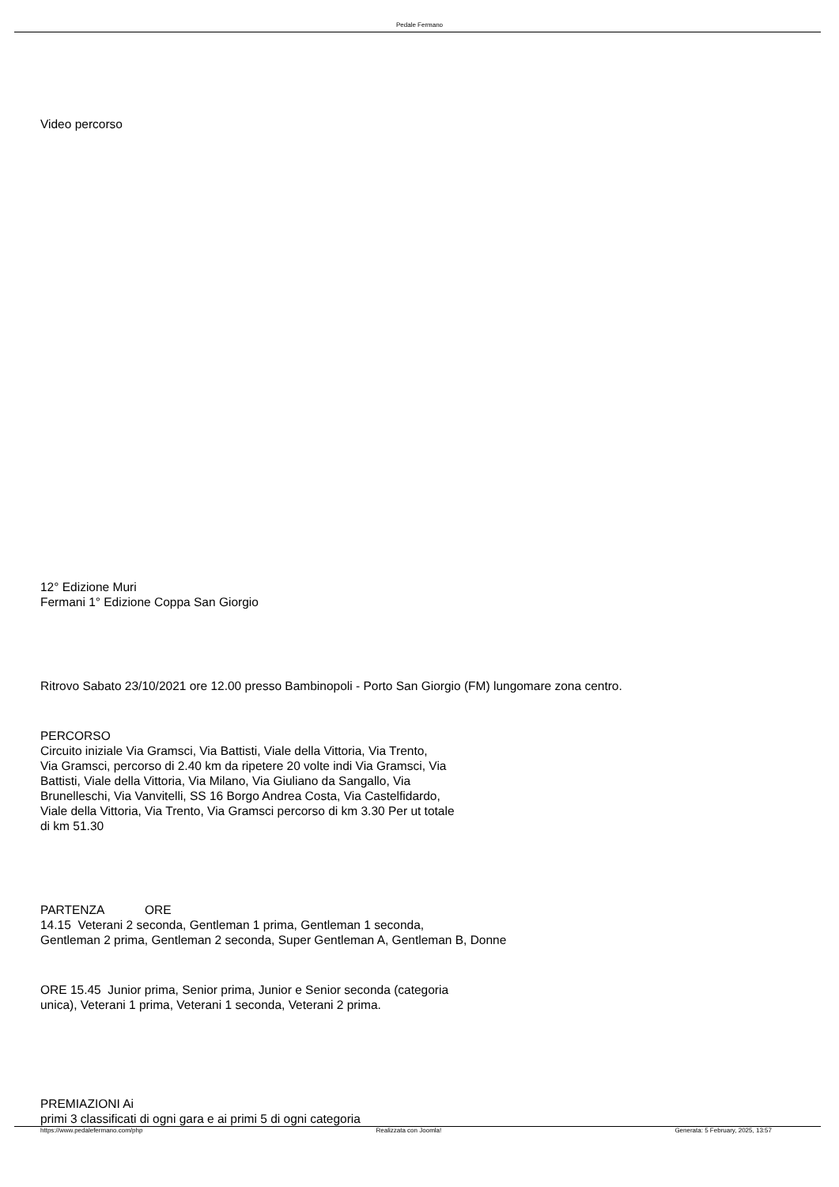Pedale Fermano
Video percorso
12° Edizione Muri
Fermani 1° Edizione Coppa San Giorgio
Ritrovo Sabato 23/10/2021 ore 12.00 presso Bambinopoli - Porto San Giorgio (FM) lungomare zona centro.
PERCORSO
Circuito iniziale Via Gramsci, Via Battisti, Viale della Vittoria, Via Trento,
Via Gramsci, percorso di 2.40 km da ripetere 20 volte indi Via Gramsci, Via
Battisti, Viale della Vittoria, Via Milano, Via Giuliano da Sangallo, Via
Brunelleschi, Via Vanvitelli, SS 16 Borgo Andrea Costa, Via Castelfidardo,
Viale della Vittoria, Via Trento, Via Gramsci percorso di km 3.30 Per ut totale
di km 51.30
PARTENZA ORE
14.15 Veterani 2 seconda, Gentleman 1 prima, Gentleman 1 seconda,
Gentleman 2 prima, Gentleman 2 seconda, Super Gentleman A, Gentleman B, Donne
ORE 15.45 Junior prima, Senior prima, Junior e Senior seconda (categoria
unica), Veterani 1 prima, Veterani 1 seconda, Veterani 2 prima.
PREMIAZIONI Ai
primi 3 classificati di ogni gara e ai primi 5 di ogni categoria
https://www.pedalefermano.com/php Realizzata con Joomla! Generata: 5 February, 2025, 13:57